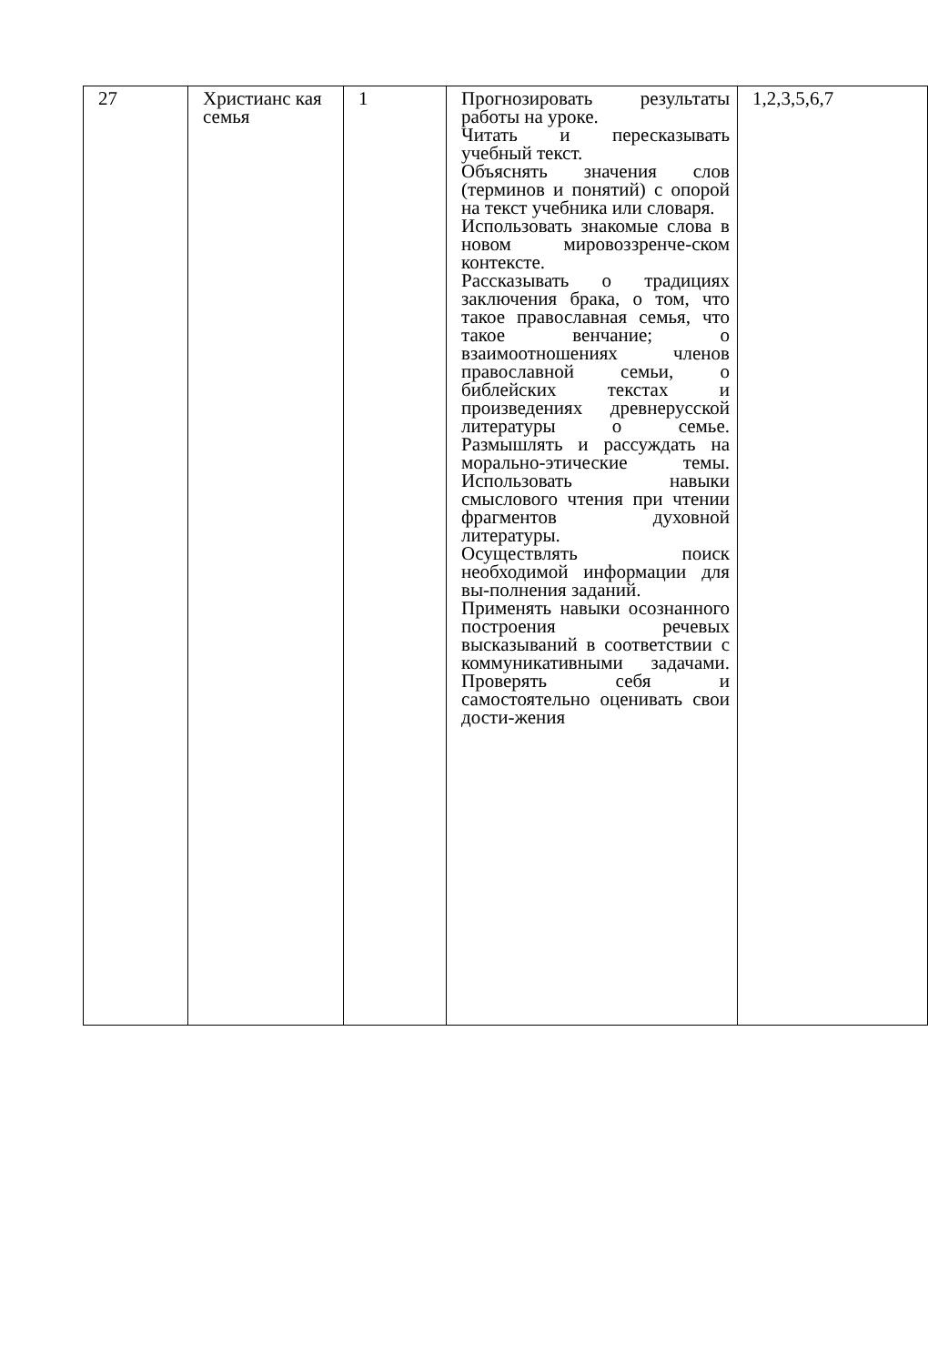| 27 | Христианс кая семья | 1 | Прогнозировать результаты работы на уроке. Читать и пересказывать учебный текст. Объяснять значения слов (терминов и понятий) с опорой на текст учебника или словаря. Использовать знакомые слова в новом мировоззренче-ском контексте. Рассказывать о традициях заключения брака, о том, что такое православная семья, что такое венчание; о взаимоотношениях членов православной семьи, о библейских текстах и произведениях древнерусской литературы о семье. Размышлять и рассуждать на морально-этические темы. Использовать навыки смыслового чтения при чтении фрагментов духовной литературы. Осуществлять поиск необходимой информации для вы-полнения заданий. Применять навыки осознанного построения речевых высказываний в соответствии с коммуникативными задачами. Проверять себя и самостоятельно оценивать свои дости-жения | 1,2,3,5,6,7 |